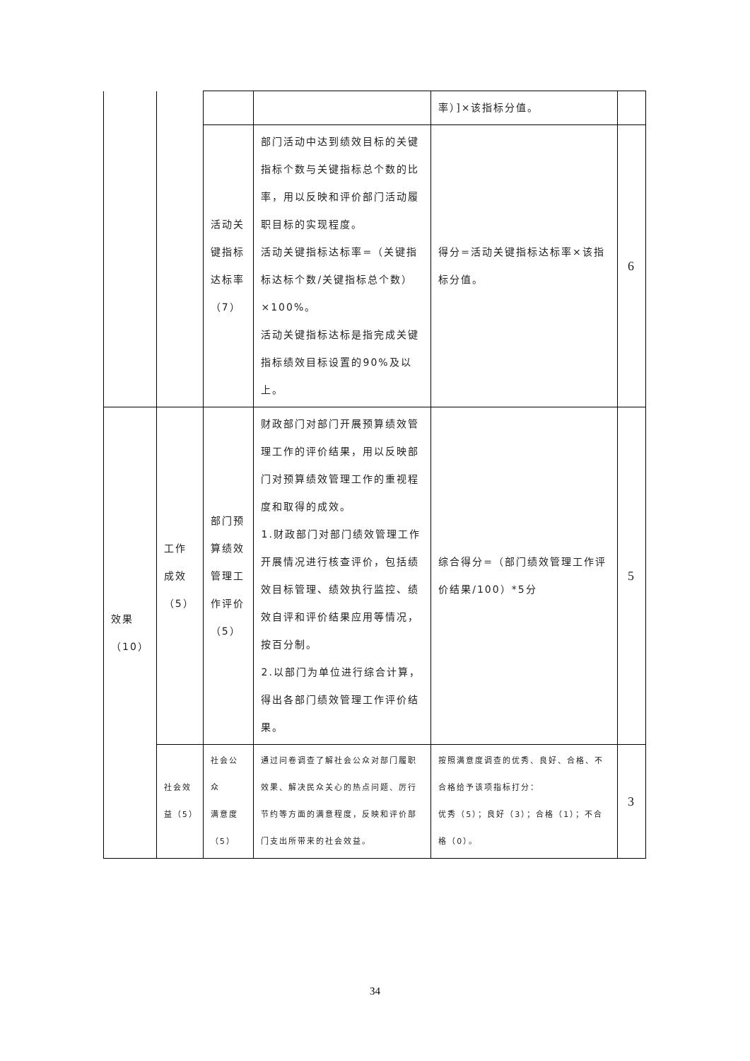| | | | | 率）]×该指标分值。 | |
| | | 活动关 键指标 达标率 （7） | 部门活动中达到绩效目标的关键指标个数与关键指标总个数的比率，用以反映和评价部门活动履职目标的实现程度。 活动关键指标达标率=（关键指标达标个数/关键指标总个数）×100%。 活动关键指标达标是指完成关键指标绩效目标设置的90%及以上。 | 得分=活动关键指标达标率×该指标分值。 | 6 |
| 效果 （10） | 工作 成效 （5） | 部门预 算绩效 管理工 作评价 （5） | 财政部门对部门开展预算绩效管理工作的评价结果，用以反映部门对预算绩效管理工作的重视程度和取得的成效。 1.财政部门对部门绩效管理工作开展情况进行核查评价，包括绩效目标管理、绩效执行监控、绩效自评和评价结果应用等情况，按百分制。 2.以部门为单位进行综合计算，得出各部门绩效管理工作评价结果。 | 综合得分=（部门绩效管理工作评价结果/100）*5分 | 5 |
| | 社会效 益（5） | 社会公众 满意度 （5） | 通过问卷调查了解社会公众对部门履职效果、解决民众关心的热点问题、厉行节约等方面的满意程度，反映和评价部门支出所带来的社会效益。 | 按照满意度调查的优秀、良好、合格、不合格给予该项指标打分： 优秀（5）；良好（3）；合格（1）；不合格（0）。 | 3 |
34